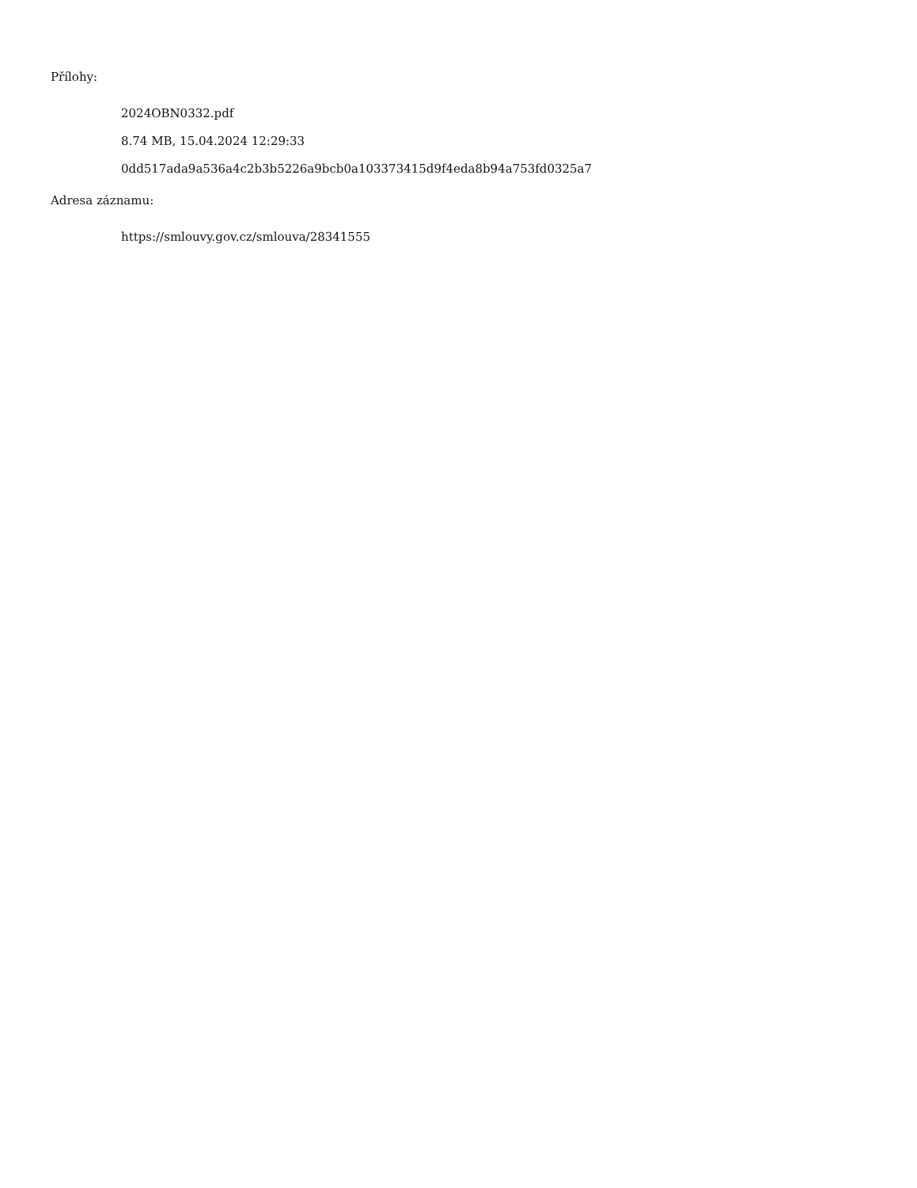Přílohy:
2024OBN0332.pdf
8.74 MB, 15.04.2024 12:29:33
0dd517ada9a536a4c2b3b5226a9bcb0a103373415d9f4eda8b94a753fd0325a7
Adresa záznamu:
https://smlouvy.gov.cz/smlouva/28341555